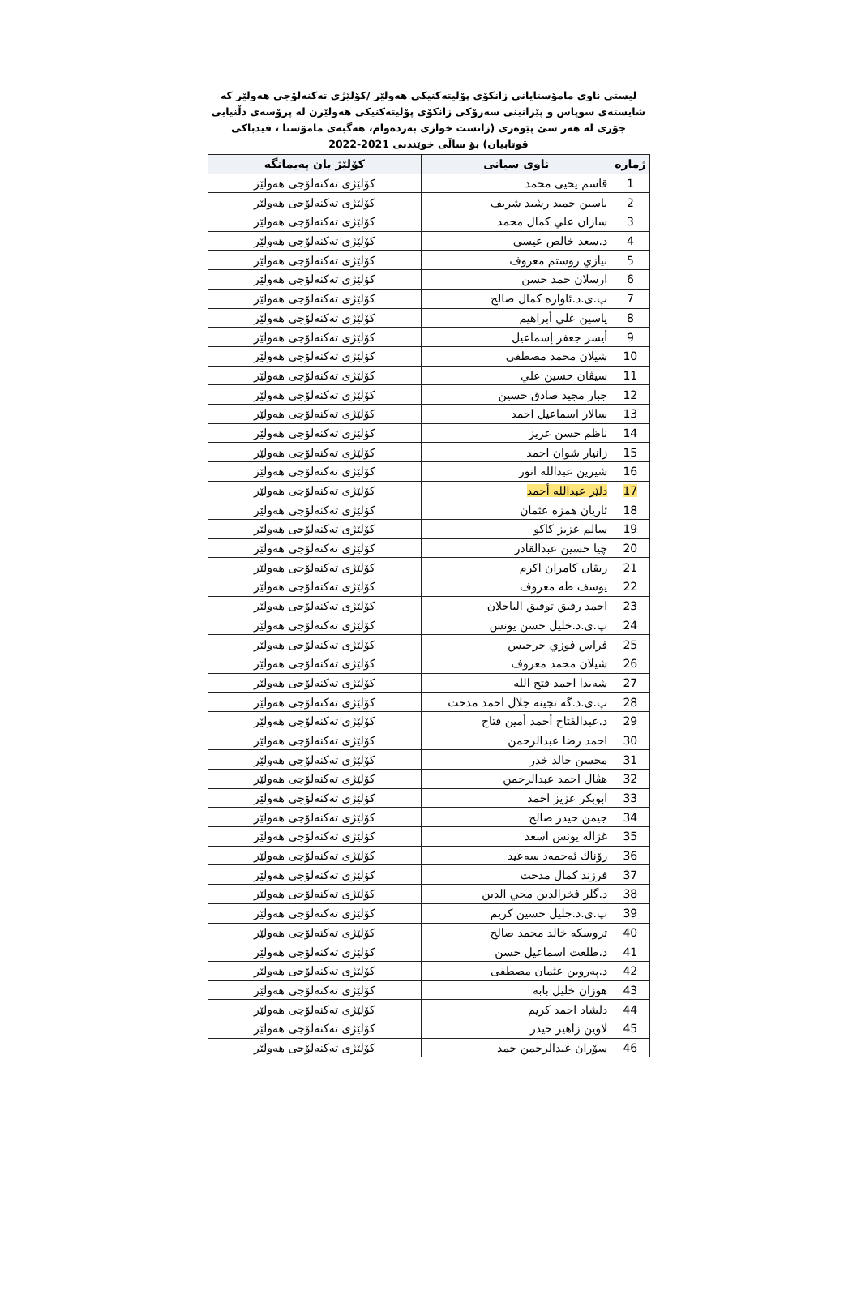ليستی ناوی مامۆستايانی زانكۆی پۆليتەكنيكی هەولێر /كۆلێژی تەكنەلۆجی هەولێر كە شايستەی سوپاس و پێزانينی سەرۆكی زانكۆی پۆليتەكنيكی هەولێرن لە پرۆسەی دڵنيايی جۆری لە هەر سێ پێوەری (زانست خوازی بەردەوام، هەگبەی مامۆستا ، فيدباكی قوتابيان) بۆ ساڵی خوێندنی 2021-2022
| ژمارە | ناوی سيانی | كۆلێژ يان پەيمانگە |
| --- | --- | --- |
| 1 | قاسم يحيى محمد | كۆلێژی تەكنەلۆجی هەولێر |
| 2 | ياسين حميد رشيد شريف | كۆلێژی تەكنەلۆجی هەولێر |
| 3 | سازان علي كمال محمد | كۆلێژی تەكنەلۆجی هەولێر |
| 4 | د.سعد خالص عيسى | كۆلێژی تەكنەلۆجی هەولێر |
| 5 | نيازي روستم معروف | كۆلێژی تەكنەلۆجی هەولێر |
| 6 | ارسلان حمد حسن | كۆلێژی تەكنەلۆجی هەولێر |
| 7 | پ.ی.د.ئاوارە كمال صالح | كۆلێژی تەكنەلۆجی هەولێر |
| 8 | ياسين علي أبراهيم | كۆلێژی تەكنەلۆجی هەولێر |
| 9 | أيسر جعفر إسماعيل | كۆلێژی تەكنەلۆجی هەولێر |
| 10 | شيلان محمد مصطفى | كۆلێژی تەكنەلۆجی هەولێر |
| 11 | سيڤان حسين علي | كۆلێژی تەكنەلۆجی هەولێر |
| 12 | جبار مجيد صادق حسين | كۆلێژی تەكنەلۆجی هەولێر |
| 13 | سالار اسماعيل احمد | كۆلێژی تەكنەلۆجی هەولێر |
| 14 | ناظم حسن عزيز | كۆلێژی تەكنەلۆجی هەولێر |
| 15 | زانيار شوان احمد | كۆلێژی تەكنەلۆجی هەولێر |
| 16 | شيرين عبدالله انور | كۆلێژی تەكنەلۆجی هەولێر |
| 17 | دلێر عبدالله أحمد | كۆلێژی تەكنەلۆجی هەولێر |
| 18 | ئاريان همزه عثمان | كۆلێژی تەكنەلۆجی هەولێر |
| 19 | سالم عزيز كاكو | كۆلێژی تەكنەلۆجی هەولێر |
| 20 | چيا حسين عبدالقادر | كۆلێژی تەكنەلۆجی هەولێر |
| 21 | ريڤان كامران اكرم | كۆلێژی تەكنەلۆجی هەولێر |
| 22 | يوسف طه معروف | كۆلێژی تەكنەلۆجی هەولێر |
| 23 | احمد رفيق توفيق الباجلان | كۆلێژی تەكنەلۆجی هەولێر |
| 24 | پ.ی.د.خليل حسن يونس | كۆلێژی تەكنەلۆجی هەولێر |
| 25 | فراس فوزي جرجيس | كۆلێژی تەكنەلۆجی هەولێر |
| 26 | شيلان محمد معروف | كۆلێژی تەكنەلۆجی هەولێر |
| 27 | شەيدا احمد فتح الله | كۆلێژی تەكنەلۆجی هەولێر |
| 28 | پ.ی.د.گە نجينه جلال احمد مدحت | كۆلێژی تەكنەلۆجی هەولێر |
| 29 | د.عبدالفتاح أحمد أمين فتاح | كۆلێژی تەكنەلۆجی هەولێر |
| 30 | احمد رضا عبدالرحمن | كۆلێژی تەكنەلۆجی هەولێر |
| 31 | محسن خالد خدر | كۆلێژی تەكنەلۆجی هەولێر |
| 32 | هڤال احمد عبدالرحمن | كۆلێژی تەكنەلۆجی هەولێر |
| 33 | ابوبكر عزيز احمد | كۆلێژی تەكنەلۆجی هەولێر |
| 34 | جيمن حيدر صالح | كۆلێژی تەكنەلۆجی هەولێر |
| 35 | غزاله يونس اسعد | كۆلێژی تەكنەلۆجی هەولێر |
| 36 | رۆناك ئەحمەد سەعيد | كۆلێژی تەكنەلۆجی هەولێر |
| 37 | فرزند كمال مدحت | كۆلێژی تەكنەلۆجی هەولێر |
| 38 | د.گلر فخرالدين محي الدين | كۆلێژی تەكنەلۆجی هەولێر |
| 39 | پ.ی.د.جليل حسين كريم | كۆلێژی تەكنەلۆجی هەولێر |
| 40 | تروسكه خالد محمد صالح | كۆلێژی تەكنەلۆجی هەولێر |
| 41 | د.طلعت اسماعيل حسن | كۆلێژی تەكنەلۆجی هەولێر |
| 42 | د.پەروين عثمان مصطفى | كۆلێژی تەكنەلۆجی هەولێر |
| 43 | هوزان خليل بابه | كۆلێژی تەكنەلۆجی هەولێر |
| 44 | دلشاد احمد كريم | كۆلێژی تەكنەلۆجی هەولێر |
| 45 | لاوين زاهير حيدر | كۆلێژی تەكنەلۆجی هەولێر |
| 46 | سۆران عبدالرحمن حمد | كۆلێژی تەكنەلۆجی هەولێر |